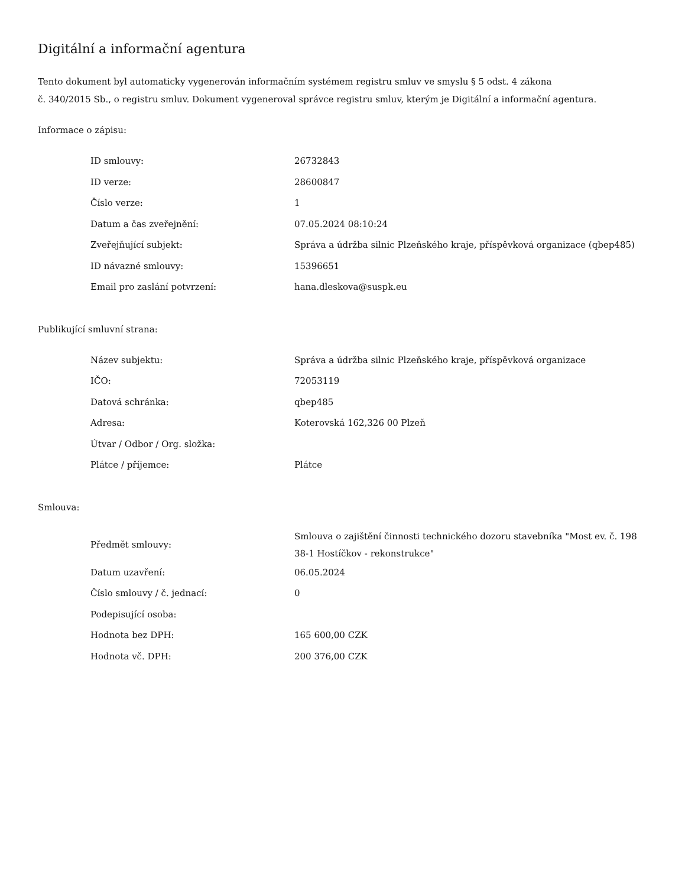Digitální a informační agentura
Tento dokument byl automaticky vygenerován informačním systémem registru smluv ve smyslu § 5 odst. 4 zákona
č. 340/2015 Sb., o registru smluv. Dokument vygeneroval správce registru smluv, kterým je Digitální a informační agentura.
Informace o zápisu:
| ID smlouvy: | 26732843 |
| ID verze: | 28600847 |
| Číslo verze: | 1 |
| Datum a čas zveřejnění: | 07.05.2024 08:10:24 |
| Zveřejňující subjekt: | Správa a údržba silnic Plzeňského kraje, příspěvková organizace (qbep485) |
| ID návazné smlouvy: | 15396651 |
| Email pro zaslání potvrzení: | hana.dleskova@suspk.eu |
Publikující smluvní strana:
| Název subjektu: | Správa a údržba silnic Plzeňského kraje, příspěvková organizace |
| IČO: | 72053119 |
| Datová schránka: | qbep485 |
| Adresa: | Koterovská 162,326 00 Plzeň |
| Útvar / Odbor / Org. složka: | |
| Plátce / příjemce: | Plátce |
Smlouva:
| Předmět smlouvy: | Smlouva o zajištění činnosti technického dozoru stavebníka "Most ev. č. 198 38-1 Hostíčkov - rekonstrukce" |
| Datum uzavření: | 06.05.2024 |
| Číslo smlouvy / č. jednací: | 0 |
| Podepisující osoba: | |
| Hodnota bez DPH: | 165 600,00 CZK |
| Hodnota vč. DPH: | 200 376,00 CZK |